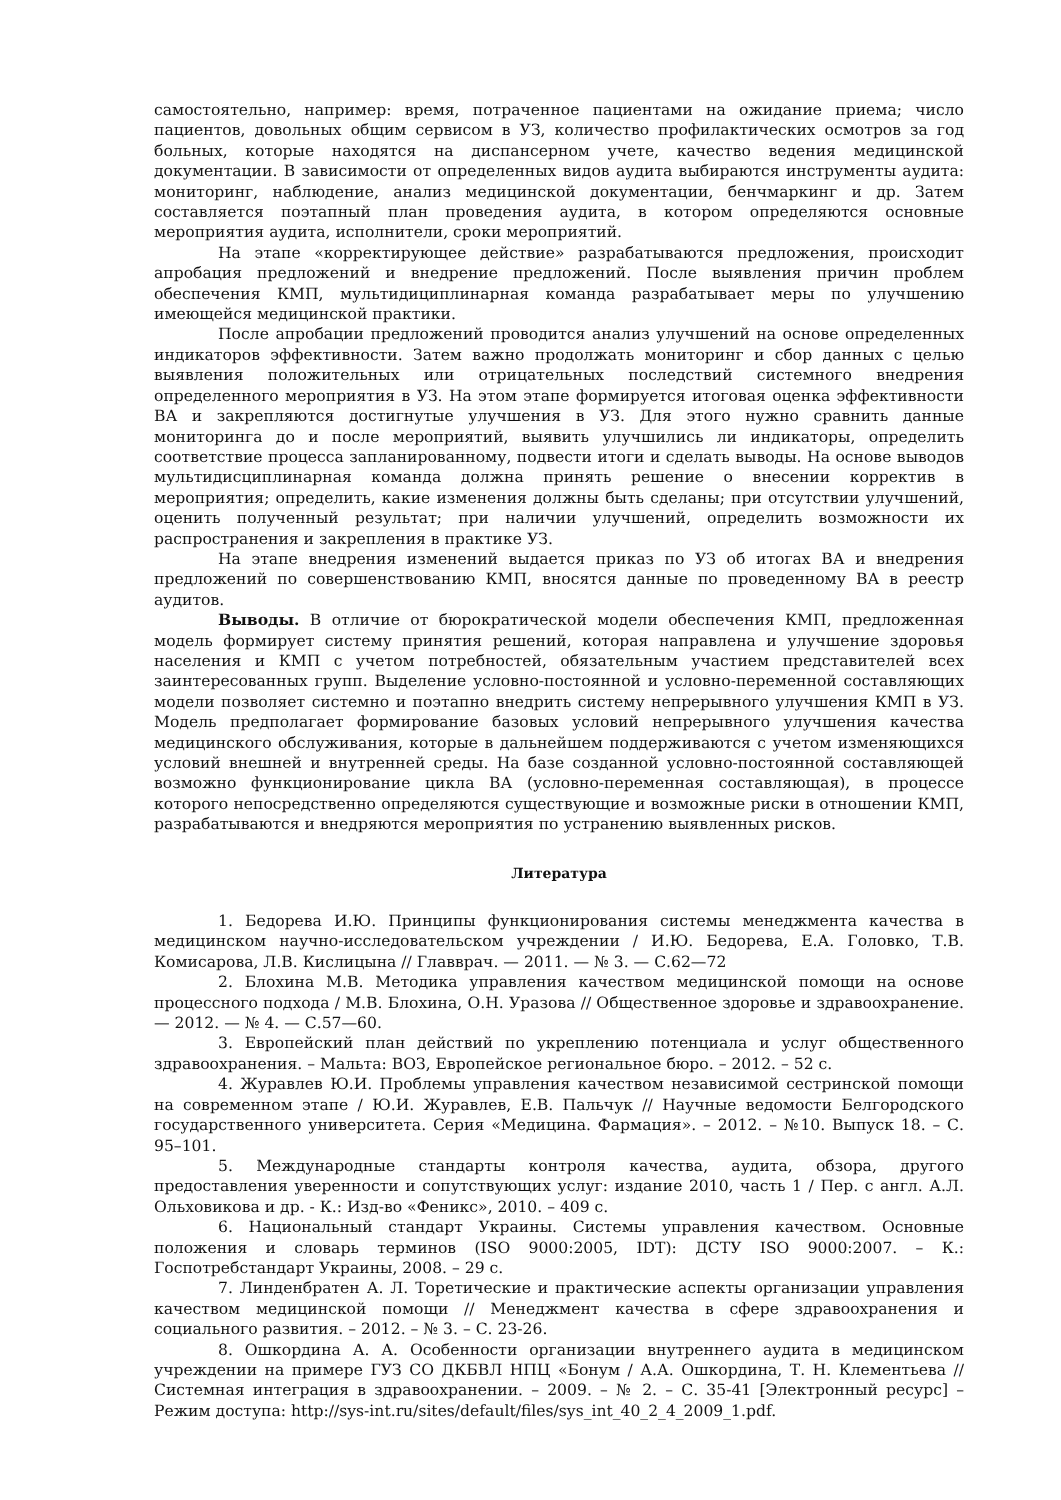самостоятельно, например: время, потраченное пациентами на ожидание приема; число пациентов, довольных общим сервисом в УЗ, количество профилактических осмотров за год больных, которые находятся на диспансерном учете, качество ведения медицинской документации. В зависимости от определенных видов аудита выбираются инструменты аудита: мониторинг, наблюдение, анализ медицинской документации, бенчмаркинг и др. Затем составляется поэтапный план проведения аудита, в котором определяются основные мероприятия аудита, исполнители, сроки мероприятий.
На этапе «корректирующее действие» разрабатываются предложения, происходит апробация предложений и внедрение предложений. После выявления причин проблем обеспечения КМП, мультидициплинарная команда разрабатывает меры по улучшению имеющейся медицинской практики.
После апробации предложений проводится анализ улучшений на основе определенных индикаторов эффективности. Затем важно продолжать мониторинг и сбор данных с целью выявления положительных или отрицательных последствий системного внедрения определенного мероприятия в УЗ. На этом этапе формируется итоговая оценка эффективности ВА и закрепляются достигнутые улучшения в УЗ. Для этого нужно сравнить данные мониторинга до и после мероприятий, выявить улучшились ли индикаторы, определить соответствие процесса запланированному, подвести итоги и сделать выводы. На основе выводов мультидисциплинарная команда должна принять решение о внесении корректив в мероприятия; определить, какие изменения должны быть сделаны; при отсутствии улучшений, оценить полученный результат; при наличии улучшений, определить возможности их распространения и закрепления в практике УЗ.
На этапе внедрения изменений выдается приказ по УЗ об итогах ВА и внедрения предложений по совершенствованию КМП, вносятся данные по проведенному ВА в реестр аудитов.
Выводы. В отличие от бюрократической модели обеспечения КМП, предложенная модель формирует систему принятия решений, которая направлена и улучшение здоровья населения и КМП с учетом потребностей, обязательным участием представителей всех заинтересованных групп. Выделение условно-постоянной и условно-переменной составляющих модели позволяет системно и поэтапно внедрить систему непрерывного улучшения КМП в УЗ. Модель предполагает формирование базовых условий непрерывного улучшения качества медицинского обслуживания, которые в дальнейшем поддерживаются с учетом изменяющихся условий внешней и внутренней среды. На базе созданной условно-постоянной составляющей возможно функционирование цикла ВА (условно-переменная составляющая), в процессе которого непосредственно определяются существующие и возможные риски в отношении КМП, разрабатываются и внедряются мероприятия по устранению выявленных рисков.
Литература
1. Бедорева И.Ю. Принципы функционирования системы менеджмента качества в медицинском научно-исследовательском учреждении / И.Ю. Бедорева, Е.А. Головко, Т.В. Комисарова, Л.В. Кислицына // Главврач. — 2011. — № 3. — С.62—72
2. Блохина М.В. Методика управления качеством медицинской помощи на основе процессного подхода / М.В. Блохина, О.Н. Уразова // Общественное здоровье и здравоохранение. — 2012. — № 4. — С.57—60.
3. Европейский план действий по укреплению потенциала и услуг общественного здравоохранения. – Мальта: ВОЗ, Европейское региональное бюро. – 2012. – 52 с.
4. Журавлев Ю.И. Проблемы управления качеством независимой сестринской помощи на современном этапе / Ю.И. Журавлев, Е.В. Пальчук // Научные ведомости Белгородского государственного университета. Серия «Медицина. Фармация». – 2012. – №10. Выпуск 18. – С. 95–101.
5. Международные стандарты контроля качества, аудита, обзора, другого предоставления уверенности и сопутствующих услуг: издание 2010, часть 1 / Пер. с англ. А.Л. Ольховикова и др. - К.: Изд-во «Феникс», 2010. – 409 с.
6. Национальный стандарт Украины. Системы управления качеством. Основные положения и словарь терминов (ISO 9000:2005, IDT): ДСТУ ISO 9000:2007. – К.: Госпотребстандарт Украины, 2008. – 29 с.
7. Линденбратен А. Л. Торетические и практические аспекты организации управления качеством медицинской помощи // Менеджмент качества в сфере здравоохранения и социального развития. – 2012. – № 3. – С. 23-26.
8. Ошкордина А. А. Особенности организации внутреннего аудита в медицинском учреждении на примере ГУЗ СО ДКБВЛ НПЦ «Бонум / А.А. Ошкордина, Т. Н. Клементьева // Системная интеграция в здравоохранении. – 2009. – № 2. – С. 35-41 [Электронный ресурс] – Режим доступа: http://sys-int.ru/sites/default/files/sys_int_40_2_4_2009_1.pdf.